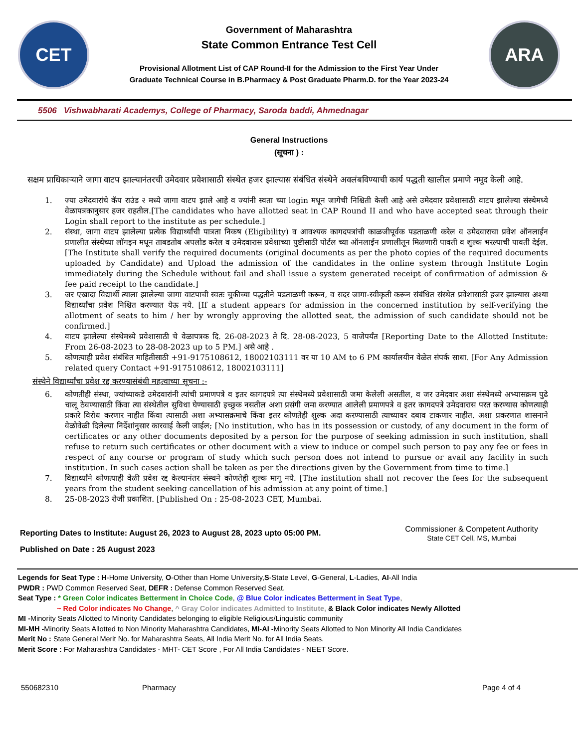CET
Government of Maharashtra
State Common Entrance Test Cell
Provisional Allotment List of CAP Round-II for the Admission to the First Year Under
Graduate Technical Course in B.Pharmacy & Post Graduate Pharm.D. for the Year 2023-24
ARA
5506 Vishwabharati Academys, College of Pharmacy, Saroda baddi, Ahmednagar
General Instructions
(सूचना ) :
सक्षम प्राधिकाऱ्याने जागा वाटप झाल्यानंतरची उमेदवार प्रवेशासाठी संस्थेत हजर झाल्यास संबंधित संस्थेने अवलंबविण्याची कार्य पद्धती खालील प्रमाणे नमूद केली आहे.
1. ज्या उमेदवारांचे कॅप राउंड २ मध्ये जागा वाटप झाले आहे व ज्यांनी स्वता च्या login मधून जागेची निश्चिती केली आहे असे उमेदवार प्रवेशासाठी वाटप झालेल्या संस्थेमध्ये वेळापत्रकानुसार हजर राहतील.[The candidates who have allotted seat in CAP Round II and who have accepted seat through their Login shall report to the institute as per schedule.]
2. संस्था, जागा वाटप झालेल्या प्रत्येक विद्यार्थ्यांची पात्रता निकष (Eligibility) व आवश्यक कागदपत्रांची काळजीपूर्वक पडताळणी करेल व उमेदवाराचा प्रवेश ऑनलाईन प्रणालीत संस्थेच्या लॉगइन मधून ताबडतोब अपलोड करेल व उमेदवारास प्रवेशाच्या पुष्टीसाठी पोर्टल च्या ऑनलाईन प्रणालीतून मिळणारी पावती व शुल्क भरल्याची पावती देईल. [The Institute shall verify the required documents (original documents as per the photo copies of the required documents uploaded by Candidate) and Upload the admission of the candidates in the online system through Institute Login immediately during the Schedule without fail and shall issue a system generated receipt of confirmation of admission & fee paid receipt to the candidate.]
3. जर एखादा विद्यार्थी त्याला झालेल्या जागा वाटपाची स्वतः चुकीच्या पद्धतीने पडताळणी करून, व सदर जागा-स्वीकृती करून संबंधित संस्थेत प्रवेशासाठी हजर झाल्यास अश्या विद्यार्थ्यांचा प्रवेश निश्चित करण्यात येऊ नये. [If a student appears for admission in the concerned institution by self-verifying the allotment of seats to him / her by wrongly approving the allotted seat, the admission of such candidate should not be confirmed.]
4. वाटप झालेल्या संस्थेमध्ये प्रवेशासाठी चे वेळापत्रक दि. 26-08-2023 ते दि. 28-08-2023, 5 वाजेपर्यंत [Reporting Date to the Allotted Institute: From 26-08-2023 to 28-08-2023 up to 5 PM.] असे आहे .
5. कोणत्याही प्रवेश संबंधित माहितीसाठी +91-9175108612, 18002103111 वर या 10 AM to 6 PM कार्यालयीन वेळेत संपर्क साधा. [For Any Admission related query Contact +91-9175108612, 18002103111]
संस्थेने विद्यार्थ्यांचा प्रवेश रद्द करण्यासंबंधी महत्वाच्या सूचना :-
6. कोणतीही संस्था, ज्यांच्याकडे उमेदवारांनी त्यांची प्रमाणपत्रे व इतर कागदपत्रे त्या संस्थेमध्ये प्रवेशासाठी जमा केलेली असतील, व जर उमेदवार अशा संस्थेमध्ये अभ्यासक्रम पुढे चालू ठेवण्यासाठी किंवा त्या संस्थेतील सुविधा घेण्यासाठी इच्छुक नसतील अशा प्रसंगी जमा करण्यात आलेली प्रमाणपत्रे व इतर कागदपत्रे उमेदवारास परत करण्यास कोणत्याही प्रकारे विरोध करणार नाहीत किंवा त्यासाठी अशा अभ्यासक्रमाचे किंवा इतर कोणतेही शुल्क अदा करण्यासाठी त्याच्यावर दबाव टाकणार नाहीत. अशा प्रकरणात शासनाने वेळोवेळी दिलेल्या निर्देशांनुसार कारवाई केली जाईल; [No institution, who has in its possession or custody, of any document in the form of certificates or any other documents deposited by a person for the purpose of seeking admission in such institution, shall refuse to return such certificates or other document with a view to induce or compel such person to pay any fee or fees in respect of any course or program of study which such person does not intend to pursue or avail any facility in such institution. In such cases action shall be taken as per the directions given by the Government from time to time.]
7. विद्यार्थ्यांने कोणत्याही वेळी प्रवेश रद्द केल्यानंतर संस्थने कोणतेही शुल्क मागू नये. [The institution shall not recover the fees for the subsequent years from the student seeking cancellation of his admission at any point of time.]
8. 25-08-2023 रोजी प्रकाशित. [Published On : 25-08-2023 CET, Mumbai.
Reporting Dates to Institute: August 26, 2023 to August 28, 2023 upto 05:00 PM.
Published on Date : 25 August 2023
Commissioner & Competent Authority
State CET Cell, MS, Mumbai
Legends for Seat Type : H-Home University, O-Other than Home University,S-State Level, G-General, L-Ladies, AI-All India
PWDR : PWD Common Reserved Seat, DEFR : Defense Common Reserved Seat.
Seat Type : * Green Color indicates Betterment in Choice Code, @ Blue Color indicates Betterment in Seat Type,
~ Red Color indicates No Change, ^ Gray Color indicates Admitted to Institute, & Black Color indicates Newly Allotted
MI -Minority Seats Allotted to Minority Candidates belonging to eligible Religious/Linguistic community
MI-MH -Minority Seats Allotted to Non Minority Maharashtra Candidates, MI-AI -Minority Seats Allotted to Non Minority All India Candidates
Merit No : State General Merit No. for Maharashtra Seats, All India Merit No. for All India Seats.
Merit Score : For Maharashtra Candidates - MHT- CET Score , For All India Candidates - NEET Score.
550682310 Pharmacy Page 4 of 4